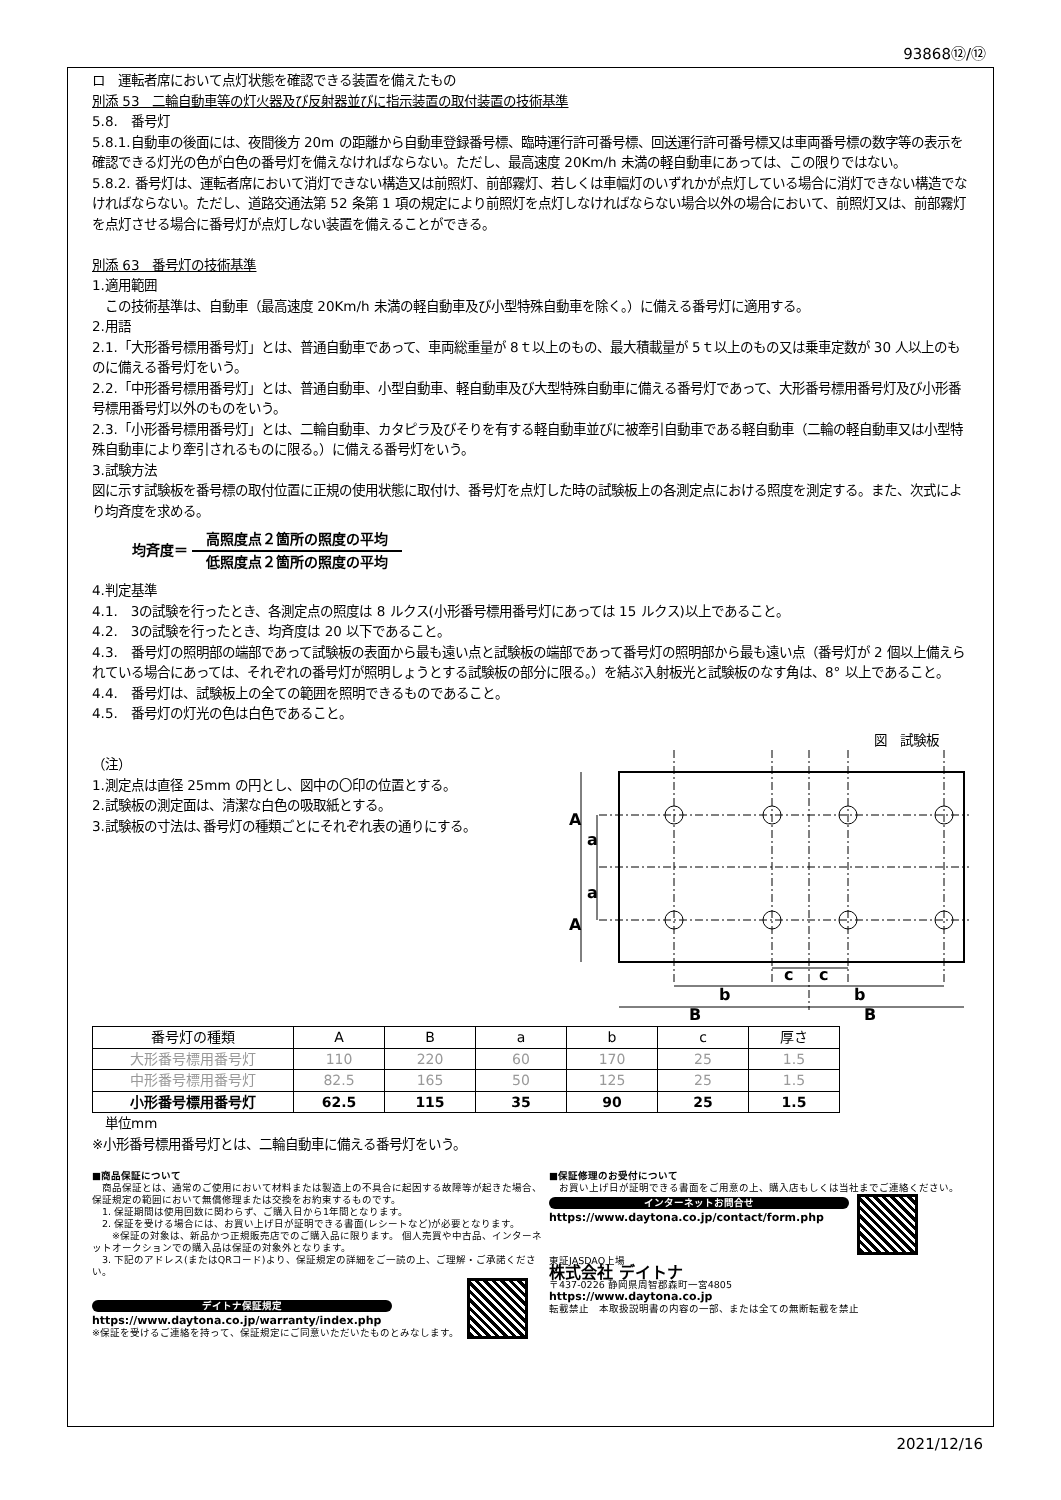93868⑫/⑫
ロ　運転者席において点灯状態を確認できる装置を備えたもの
別添 53　二輪自動車等の灯火器及び反射器並びに指示装置の取付装置の技術基準
5.8.　番号灯
5.8.1.自動車の後面には、夜間後方 20m の距離から自動車登録番号標、臨時運行許可番号標、回送運行許可番号標又は車両番号標の数字等の表示を確認できる灯光の色が白色の番号灯を備えなければならない。ただし、最高速度 20Km/h 未満の軽自動車にあっては、この限りではない。
5.8.2. 番号灯は、運転者席において消灯できない構造又は前照灯、前部霧灯、若しくは車幅灯のいずれかが点灯している場合に消灯できない構造でなければならない。ただし、道路交通法第 52 条第 1 項の規定により前照灯を点灯しなければならない場合以外の場合において、前照灯又は、前部霧灯を点灯させる場合に番号灯が点灯しない装置を備えることができる。
別添 63　番号灯の技術基準
1.適用範囲
　この技術基準は、自動車（最高速度 20Km/h 未満の軽自動車及び小型特殊自動車を除く。）に備える番号灯に適用する。
2.用語
2.1.「大形番号標用番号灯」とは、普通自動車であって、車両総重量が 8ｔ以上のもの、最大積載量が 5ｔ以上のもの又は乗車定数が 30 人以上のものに備える番号灯をいう。
2.2.「中形番号標用番号灯」とは、普通自動車、小型自動車、軽自動車及び大型特殊自動車に備える番号灯であって、大形番号標用番号灯及び小形番号標用番号灯以外のものをいう。
2.3.「小形番号標用番号灯」とは、二輪自動車、カタピラ及びそりを有する軽自動車並びに被牽引自動車である軽自動車（二輪の軽自動車又は小型特殊自動車により牽引されるものに限る。）に備える番号灯をいう。
3.試験方法
図に示す試験板を番号標の取付位置に正規の使用状態に取付け、番号灯を点灯した時の試験板上の各測定点における照度を測定する。また、次式により均斉度を求める。
均斉度＝
高照度点２箇所の照度の平均
低照度点２箇所の照度の平均
4.判定基準
4.1.　3の試験を行ったとき、各測定点の照度は 8 ルクス(小形番号標用番号灯にあっては 15 ルクス)以上であること。
4.2.　3の試験を行ったとき、均斉度は 20 以下であること。
4.3.　番号灯の照明部の端部であって試験板の表面から最も遠い点と試験板の端部であって番号灯の照明部から最も遠い点（番号灯が 2 個以上備えられている場合にあっては、それぞれの番号灯が照明しょうとする試験板の部分に限る。）を結ぶ入射板光と試験板のなす角は、8° 以上であること。
4.4.　番号灯は、試験板上の全ての範囲を照明できるものであること。
4.5.　番号灯の灯光の色は白色であること。
図　試験板
（注）
1.測定点は直径 25mm の円とし、図中の〇印の位置とする。
2.試験板の測定面は、清潔な白色の吸取紙とする。
3.試験板の寸法は､番号灯の種類ごとにそれぞれ表の通りにする。
A
a
a
A
c
c
b
b
B
B
| 番号灯の種類 | A | B | a | b | c | 厚さ |
| --- | --- | --- | --- | --- | --- | --- |
| 大形番号標用番号灯 | 110 | 220 | 60 | 170 | 25 | 1.5 |
| 中形番号標用番号灯 | 82.5 | 165 | 50 | 125 | 25 | 1.5 |
| 小形番号標用番号灯 | 62.5 | 115 | 35 | 90 | 25 | 1.5 |
　単位mm
※小形番号標用番号灯とは、二輪自動車に備える番号灯をいう。
■商品保証について
　商品保証とは、通常のご使用において材料または製造上の不具合に起因する故障等が起きた場合、保証規定の範囲において無償修理または交換をお約束するものです。
　1. 保証期間は使用回数に関わらず、ご購入日から1年間となります。
　2. 保証を受ける場合には、お買い上げ日が証明できる書面(レシートなど)が必要となります。
　　※保証の対象は、新品かつ正規販売店でのご購入品に限ります。 個人売買や中古品、インターネットオークションでの購入品は保証の対象外となります。
　3. 下記のアドレス(またはQRコード)より、保証規定の詳細をご一読の上、ご理解・ご承諾ください。
デイトナ保証規定
https://www.daytona.co.jp/warranty/index.php
※保証を受けるご連絡を持って、保証規定にご同意いただいたものとみなします。
■保証修理のお受付について
　お買い上げ日が証明できる書面をご用意の上、購入店もしくは当社までご連絡ください。
インターネットお問合せ
https://www.daytona.co.jp/contact/form.php
東証JASDAQ上場
株式会社 デイトナ
〒437-0226 静岡県周智郡森町一宮4805
https://www.daytona.co.jp
転載禁止　本取扱説明書の内容の一部、または全ての無断転載を禁止
2021/12/16